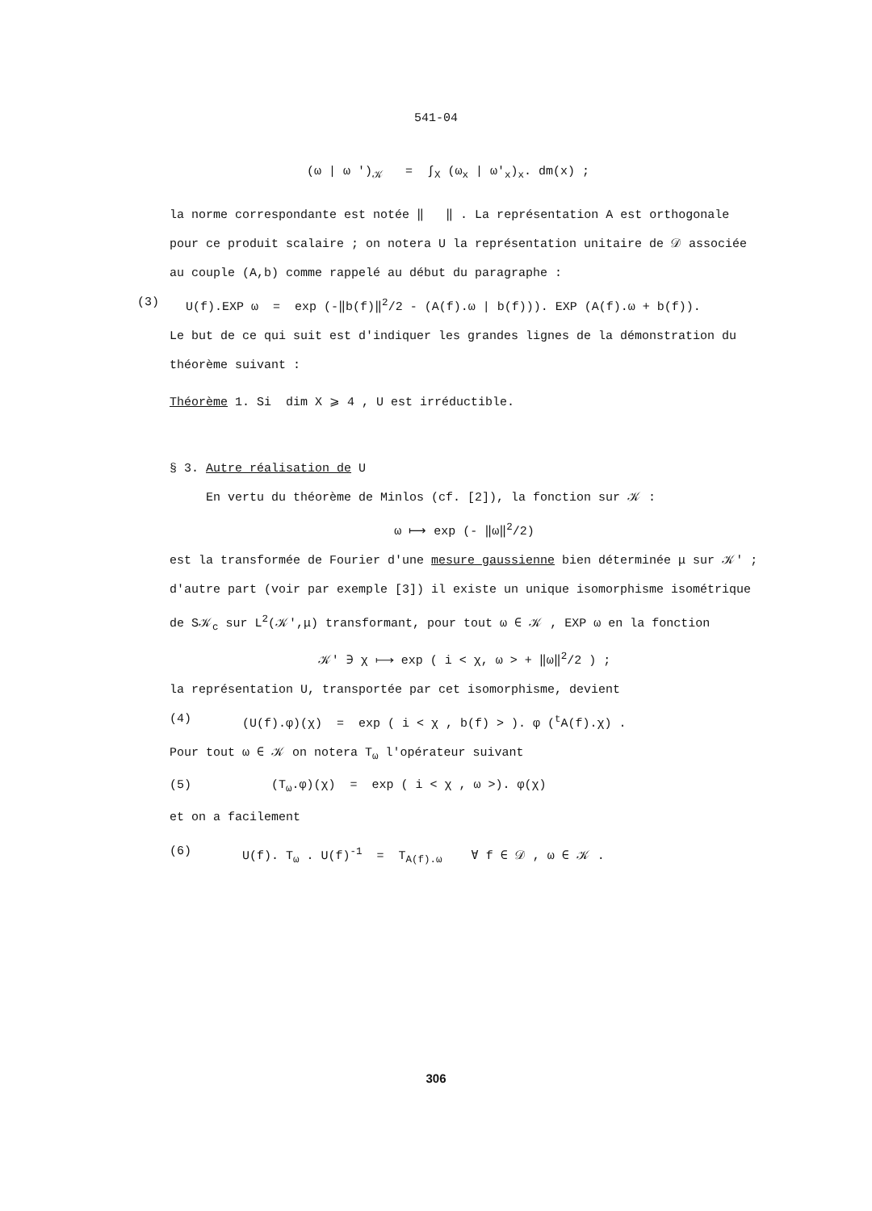541-04
(ω | ω ')<sub>𝒦</sub> = ∫<sub>X</sub> (ω<sub>x</sub> | ω'<sub>x</sub>)<sub>x</sub>. dm(x) ;
la norme correspondante est notée ‖ ‖ . La représentation A est orthogonale pour ce produit scalaire ; on notera U la représentation unitaire de 𝒟 associée au couple (A,b) comme rappelé au début du paragraphe :
(3) U(f).EXP ω = exp (-‖b(f)‖<sup>2</sup>/2 - (A(f).ω | b(f))). EXP (A(f).ω + b(f)).
Le but de ce qui suit est d'indiquer les grandes lignes de la démonstration du théorème suivant :
Théorème 1. Si dim X ⩾ 4 , U est irréductible.
§ 3. Autre réalisation de U
En vertu du théorème de Minlos (cf. [2]), la fonction sur 𝒦 :
ω ⟼ exp (- ‖ω‖<sup>2</sup>/2)
est la transformée de Fourier d'une mesure gaussienne bien déterminée μ sur 𝒦′ ; d'autre part (voir par exemple [3]) il existe un unique isomorphisme isométrique de S𝒦<sub>c</sub> sur L<sup>2</sup>(𝒦′,μ) transformant, pour tout ω ∈ 𝒦 , EXP ω en la fonction
𝒦′ ∋ χ ⟼ exp ( i < χ, ω > + ‖ω‖<sup>2</sup>/2 ) ;
la représentation U, transportée par cet isomorphisme, devient
(4) (U(f).φ)(χ) = exp ( i < χ , b(f) > ). φ (<sup>t</sup>A(f).χ) .
Pour tout ω ∈ 𝒦 on notera T<sub>ω</sub> l'opérateur suivant
(5) (T<sub>ω</sub>.φ)(χ) = exp ( i < χ , ω >). φ(χ)
et on a facilement
(6) U(f). T<sub>ω</sub> . U(f)<sup>-1</sup> = T<sub>A(f).ω</sub> ∀ f ∈ 𝒟 , ω ∈ 𝒦 .
306